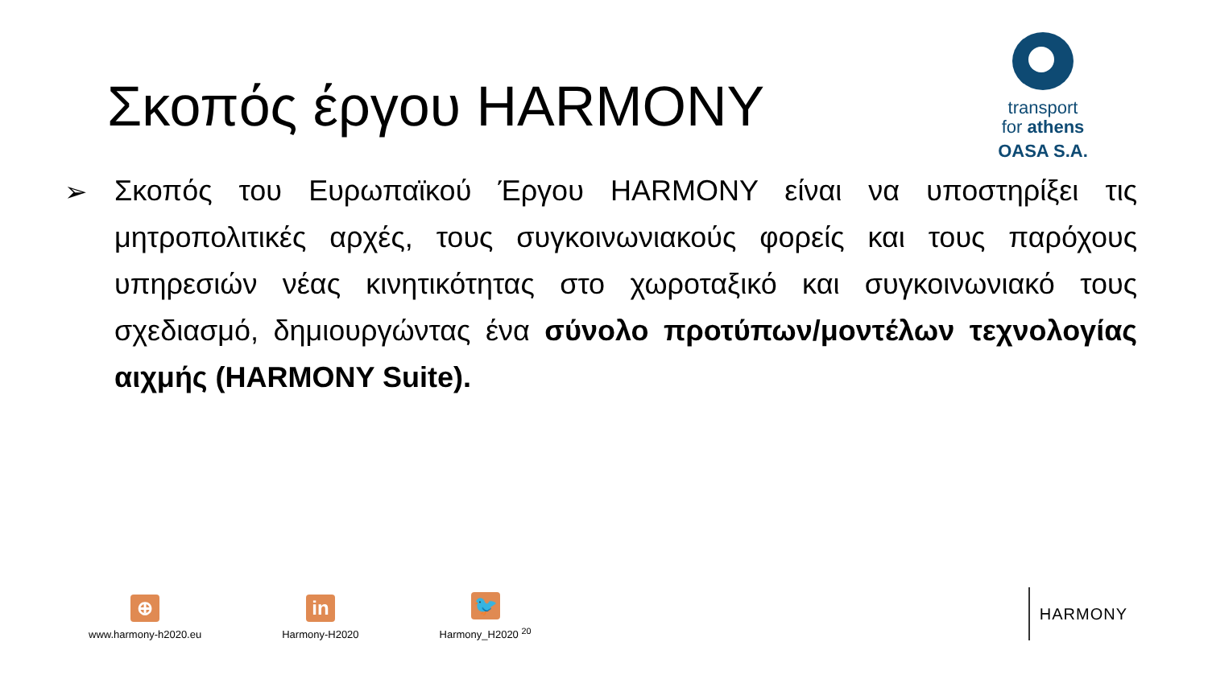Σκοπός έργου HARMONY
transport
for athens
OASA S.A.
➢
Σκοπός του Ευρωπαϊκού Έργου HARMONY είναι να υποστηρίξει τις μητροπολιτικές αρχές, τους συγκοινωνιακούς φορείς και τους παρόχους υπηρεσιών νέας κινητικότητας στο χωροταξικό και συγκοινωνιακό τους σχεδιασμό, δημιουργώντας ένα σύνολο προτύπων/μοντέλων τεχνολογίας αιχμής (HARMONY Suite).
⊕
www.harmony-h2020.eu
in
Harmony-H2020
🐦
Harmony_H2020 <sup>20</sup>
HARMONY